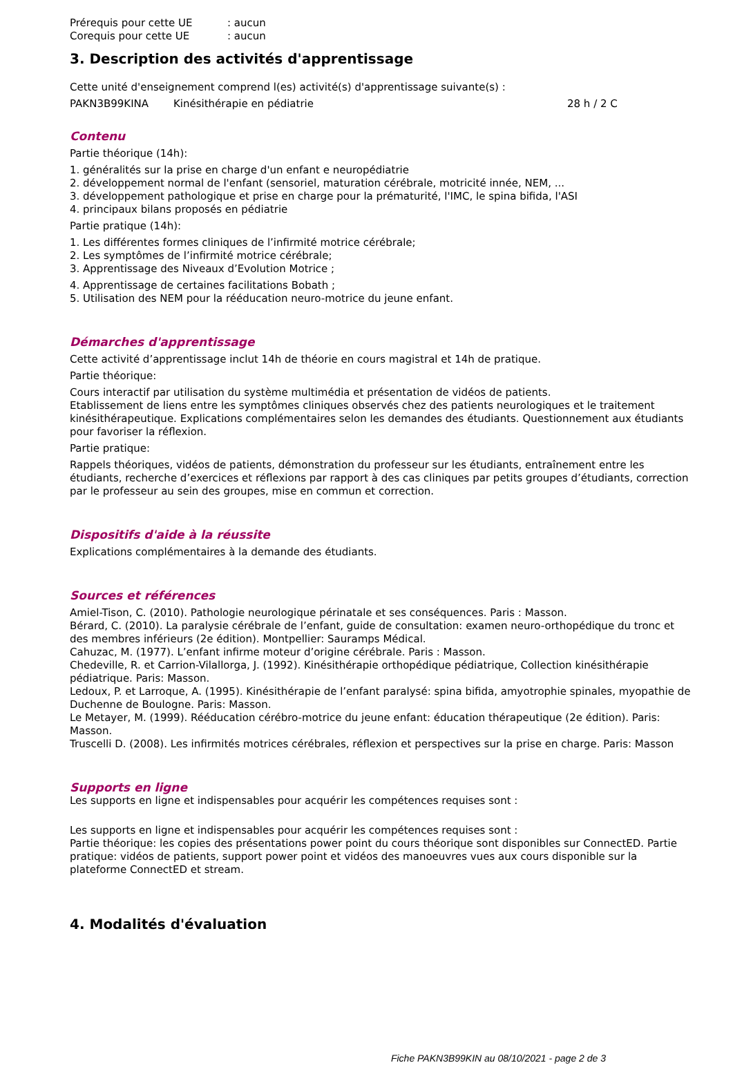Prérequis pour cette UE: aucun
Corequis pour cette UE: aucun
3. Description des activités d'apprentissage
Cette unité d'enseignement comprend l(es) activité(s) d'apprentissage suivante(s) :
PAKN3B99KINA Kinésithérapie en pédiatrie 28 h / 2 C
Contenu
Partie théorique (14h):
1. généralités sur la prise en charge d'un enfant e neuropédiatrie
2. développement normal de l'enfant (sensoriel, maturation cérébrale, motricité innée, NEM, ...
3. développement pathologique et prise en charge pour la prématurité, l'IMC, le spina bifida, l'ASI
4. principaux bilans proposés en pédiatrie
Partie pratique (14h):
1. Les différentes formes cliniques de l’infirmité motrice cérébrale;
2. Les symptômes de l’infirmité motrice cérébrale;
3. Apprentissage des Niveaux d’Evolution Motrice ;
4. Apprentissage de certaines facilitations Bobath ;
5. Utilisation des NEM pour la rééducation neuro-motrice du jeune enfant.
Démarches d'apprentissage
Cette activité d’apprentissage inclut 14h de théorie en cours magistral et 14h de pratique.
Partie théorique:
Cours interactif par utilisation du système multimédia et présentation de vidéos de patients.
Etablissement de liens entre les symptômes cliniques observés chez des patients neurologiques et le traitement kinésithérapeutique. Explications complémentaires selon les demandes des étudiants. Questionnement aux étudiants pour favoriser la réflexion.
Partie pratique:
Rappels théoriques, vidéos de patients, démonstration du professeur sur les étudiants, entraînement entre les étudiants, recherche d’exercices et réflexions par rapport à des cas cliniques par petits groupes d’étudiants, correction par le professeur au sein des groupes, mise en commun et correction.
Dispositifs d'aide à la réussite
Explications complémentaires à la demande des étudiants.
Sources et références
Amiel-Tison, C. (2010). Pathologie neurologique périnatale et ses conséquences. Paris : Masson.
Bérard, C. (2010). La paralysie cérébrale de l’enfant, guide de consultation: examen neuro-orthopédique du tronc et des membres inférieurs (2e édition). Montpellier: Sauramps Médical.
Cahuzac, M. (1977). L’enfant infirme moteur d’origine cérébrale. Paris : Masson.
Chedeville, R. et Carrion-Vilallorga, J. (1992). Kinésithérapie orthopédique pédiatrique, Collection kinésithérapie pédiatrique. Paris: Masson.
Ledoux, P. et Larroque, A. (1995). Kinésithérapie de l’enfant paralysé: spina bifida, amyotrophie spinales, myopathie de Duchenne de Boulogne. Paris: Masson.
Le Metayer, M. (1999). Rééducation cérébro-motrice du jeune enfant: éducation thérapeutique (2e édition). Paris: Masson.
Truscelli D. (2008). Les infirmités motrices cérébrales, réflexion et perspectives sur la prise en charge. Paris: Masson
Supports en ligne
Les supports en ligne et indispensables pour acquérir les compétences requises sont :
Les supports en ligne et indispensables pour acquérir les compétences requises sont :
Partie théorique: les copies des présentations power point du cours théorique sont disponibles sur ConnectED. Partie pratique: vidéos de patients, support power point et vidéos des manoeuvres vues aux cours disponible sur la plateforme ConnectED et stream.
4. Modalités d'évaluation
Fiche PAKN3B99KIN au 08/10/2021 - page 2 de 3